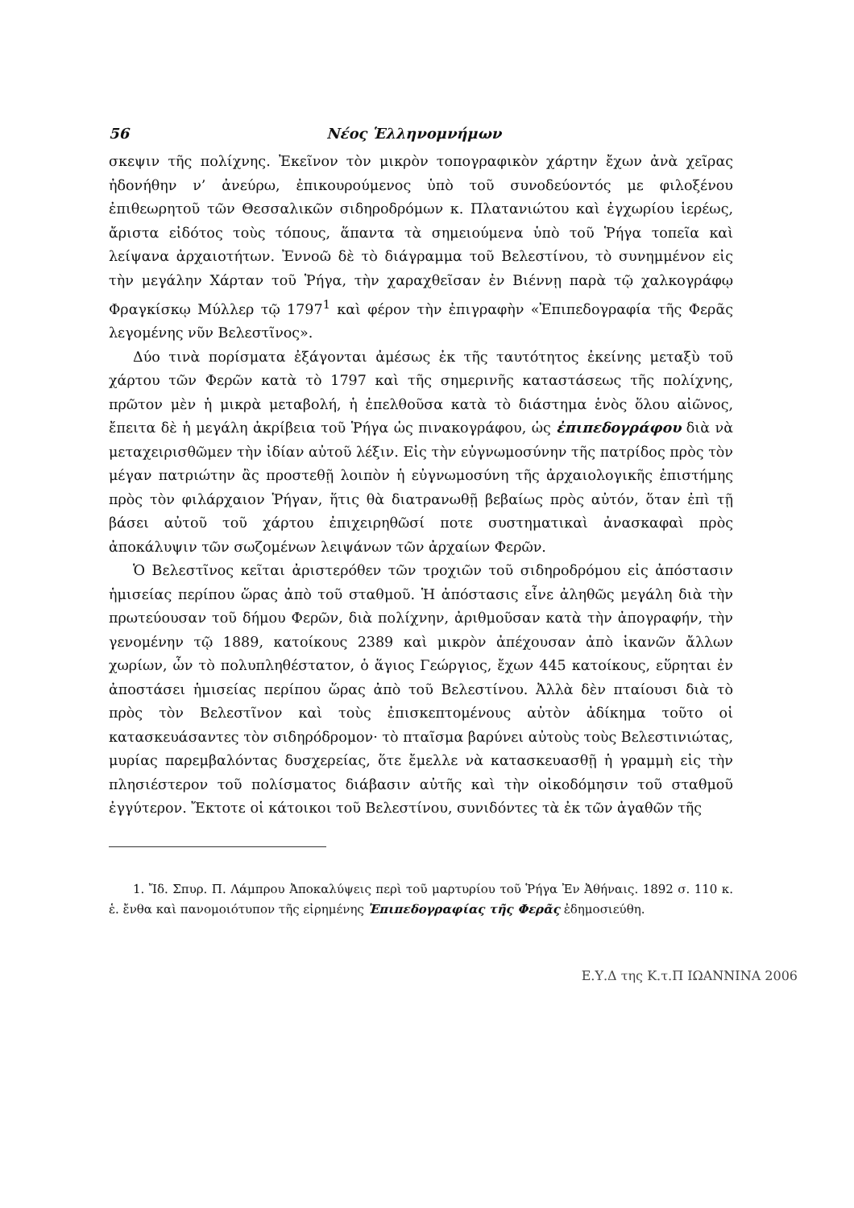56 Νέος Ἑλληνομνήμων
σκεψιν τῆς πολίχνης. Ἐκεῖνον τὸν μικρὸν τοπογραφικὸν χάρτην ἔχων ἀνὰ χεῖρας ἠδονήθην ν’ ἀνεύρω, ἐπικουρούμενος ὑπὸ τοῦ συνοδεύοντός με φιλοξένου ἐπιθεωρητοῦ τῶν Θεσσαλικῶν σιδηροδρόμων κ. Πλατανιώτου καὶ ἐγχωρίου ἱερέως, ἄριστα εἰδότος τοὺς τόπους, ἅπαντα τὰ σημειούμενα ὑπὸ τοῦ Ῥήγα τοπεῖα καὶ λείψανα ἀρχαιοτήτων. Ἐννοῶ δὲ τὸ διάγραμμα τοῦ Βελεστίνου, τὸ συνημμένον εἰς τὴν μεγάλην Χάρταν τοῦ Ῥήγα, τὴν χαραχθεῖσαν ἐν Βιέννῃ παρὰ τῷ χαλκογράφῳ Φραγκίσκῳ Μύλλερ τῷ 1797<sup>1</sup> καὶ φέρον τὴν ἐπιγραφὴν «Ἐπιπεδογραφία τῆς Φερᾶς λεγομένης νῦν Βελεστῖνος».
Δύο τινὰ πορίσματα ἐξάγονται ἀμέσως ἐκ τῆς ταυτότητος ἐκείνης μεταξὺ τοῦ χάρτου τῶν Φερῶν κατὰ τὸ 1797 καὶ τῆς σημερινῆς καταστάσεως τῆς πολίχνης, πρῶτον μὲν ἡ μικρὰ μεταβολή, ἡ ἐπελθοῦσα κατὰ τὸ διάστημα ἑνὸς ὅλου αἰῶνος, ἔπειτα δὲ ἡ μεγάλη ἀκρίβεια τοῦ Ῥήγα ὡς πινακογράφου, ὡς ἐπιπεδογράφου διὰ νὰ μεταχειρισθῶμεν τὴν ἰδίαν αὐτοῦ λέξιν. Εἰς τὴν εὐγνωμοσύνην τῆς πατρίδος πρὸς τὸν μέγαν πατριώτην ἂς προστεθῇ λοιπὸν ἡ εὐγνωμοσύνη τῆς ἀρχαιολογικῆς ἐπιστήμης πρὸς τὸν φιλάρχαιον Ῥήγαν, ἥτις θὰ διατρανωθῇ βεβαίως πρὸς αὐτόν, ὅταν ἐπὶ τῇ βάσει αὐτοῦ τοῦ χάρτου ἐπιχειρηθῶσί ποτε συστηματικαὶ ἀνασκαφαὶ πρὸς ἀποκάλυψιν τῶν σωζομένων λειψάνων τῶν ἀρχαίων Φερῶν.
Ὁ Βελεστῖνος κεῖται ἀριστερόθεν τῶν τροχιῶν τοῦ σιδηροδρόμου εἰς ἀπόστασιν ἡμισείας περίπου ὥρας ἀπὸ τοῦ σταθμοῦ. Ἡ ἀπόστασις εἶνε ἀληθῶς μεγάλη διὰ τὴν πρωτεύουσαν τοῦ δήμου Φερῶν, διὰ πολίχνην, ἀριθμοῦσαν κατὰ τὴν ἀπογραφήν, τὴν γενομένην τῷ 1889, κατοίκους 2389 καὶ μικρὸν ἀπέχουσαν ἀπὸ ἱκανῶν ἄλλων χωρίων, ὧν τὸ πολυπληθέστατον, ὁ ἅγιος Γεώργιος, ἔχων 445 κατοίκους, εὕρηται ἐν ἀποστάσει ἡμισείας περίπου ὥρας ἀπὸ τοῦ Βελεστίνου. Ἀλλὰ δὲν πταίουσι διὰ τὸ πρὸς τὸν Βελεστῖνον καὶ τοὺς ἐπισκεπτομένους αὐτὸν ἀδίκημα τοῦτο οἱ κατασκευάσαντες τὸν σιδηρόδρομον· τὸ πταῖσμα βαρύνει αὐτοὺς τοὺς Βελεστινιώτας, μυρίας παρεμβαλόντας δυσχερείας, ὅτε ἔμελλε νὰ κατασκευασθῇ ἡ γραμμὴ εἰς τὴν πλησιέστερον τοῦ πολίσματος διάβασιν αὐτῆς καὶ τὴν οἰκοδόμησιν τοῦ σταθμοῦ ἐγγύτερον. Ἔκτοτε οἱ κάτοικοι τοῦ Βελεστίνου, συνιδόντες τὰ ἐκ τῶν ἀγαθῶν τῆς
1. Ἴδ. Σπυρ. Π. Λάμπρου Ἀποκαλύψεις περὶ τοῦ μαρτυρίου τοῦ Ῥήγα Ἐν Ἀθήναις. 1892 σ. 110 κ. ἑ. ἔνθα καὶ πανομοιότυπον τῆς εἰρημένης Ἐπιπεδογραφίας τῆς Φερᾶς ἐδημοσιεύθη.
Ε.Υ.Δ της Κ.τ.Π ΙΩΑΝΝΙΝΑ 2006